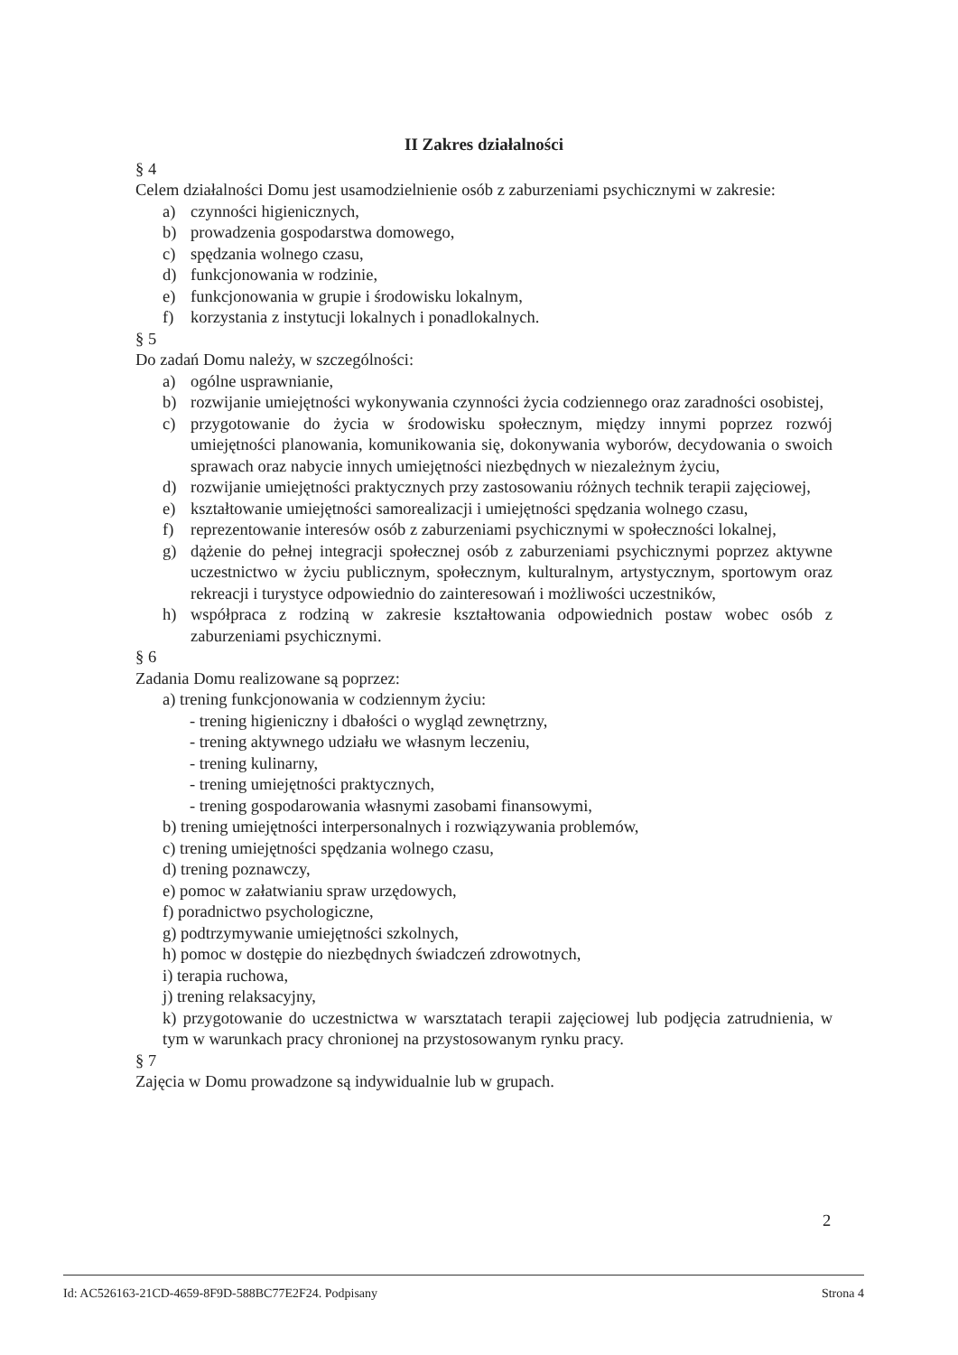II Zakres działalności
§ 4
Celem działalności Domu jest usamodzielnienie osób z zaburzeniami psychicznymi w zakresie:
a) czynności higienicznych,
b) prowadzenia gospodarstwa domowego,
c) spędzania wolnego czasu,
d) funkcjonowania w rodzinie,
e) funkcjonowania w grupie i środowisku lokalnym,
f) korzystania z instytucji lokalnych i ponadlokalnych.
§ 5
Do zadań Domu należy, w szczególności:
a) ogólne usprawnianie,
b) rozwijanie umiejętności wykonywania czynności życia codziennego oraz zaradności osobistej,
c) przygotowanie do życia w środowisku społecznym, między innymi poprzez rozwój umiejętności planowania, komunikowania się, dokonywania wyborów, decydowania o swoich sprawach oraz nabycie innych umiejętności niezbędnych w niezależnym życiu,
d) rozwijanie umiejętności praktycznych przy zastosowaniu różnych technik terapii zajęciowej,
e) kształtowanie umiejętności samorealizacji i umiejętności spędzania wolnego czasu,
f) reprezentowanie interesów osób z zaburzeniami psychicznymi w społeczności lokalnej,
g) dążenie do pełnej integracji społecznej osób z zaburzeniami psychicznymi poprzez aktywne uczestnictwo w życiu publicznym, społecznym, kulturalnym, artystycznym, sportowym oraz rekreacji i turystyce odpowiednio do zainteresowań i możliwości uczestników,
h) współpraca z rodziną w zakresie kształtowania odpowiednich postaw wobec osób z zaburzeniami psychicznymi.
§ 6
Zadania Domu realizowane są poprzez:
a) trening funkcjonowania w codziennym życiu:
- trening higieniczny i dbałości o wygląd zewnętrzny,
- trening aktywnego udziału we własnym leczeniu,
- trening kulinarny,
- trening umiejętności praktycznych,
- trening gospodarowania własnymi zasobami finansowymi,
b) trening umiejętności interpersonalnych i rozwiązywania problemów,
c) trening umiejętności spędzania wolnego czasu,
d) trening poznawczy,
e) pomoc w załatwianiu spraw urzędowych,
f) poradnictwo psychologiczne,
g) podtrzymywanie umiejętności szkolnych,
h) pomoc w dostępie do niezbędnych świadczeń zdrowotnych,
i) terapia ruchowa,
j) trening relaksacyjny,
k) przygotowanie do uczestnictwa w warsztatach terapii zajęciowej lub podjęcia zatrudnienia, w tym w warunkach pracy chronionej na przystosowanym rynku pracy.
§ 7
Zajęcia w Domu prowadzone są indywidualnie lub w grupach.
2
Id: AC526163-21CD-4659-8F9D-588BC77E2F24. Podpisany Strona 4